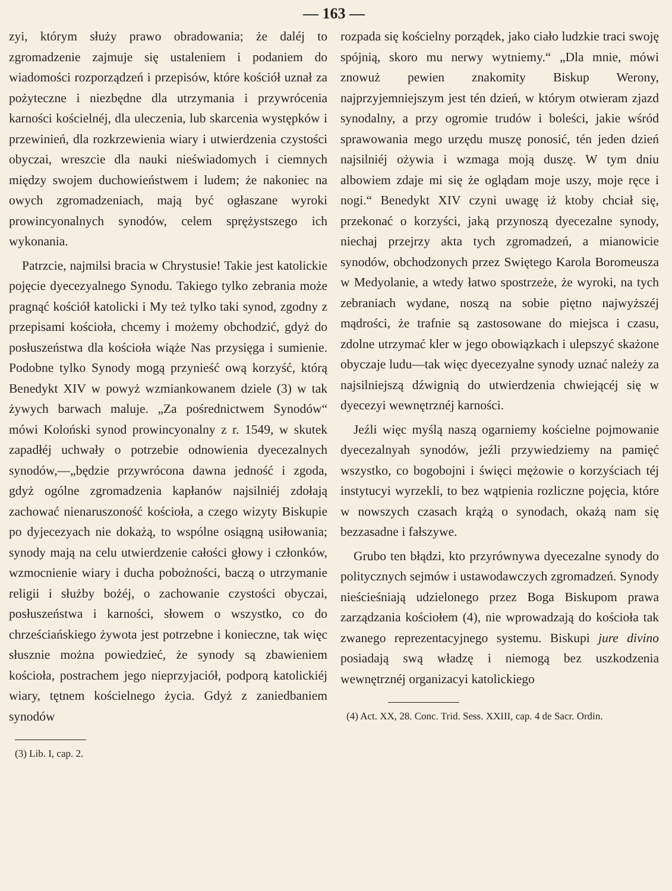— 163 —
zyi, którym służy prawo obradowania; że daléj to zgromadzenie zajmuje się ustaleniem i podaniem do wiadomości rozporządzeń i przepisów, które kościół uznał za pożyteczne i niezbędne dla utrzymania i przywrócenia karności kościelnéj, dla uleczenia, lub skarcenia występków i przewinień, dla rozkrzewienia wiary i utwierdzenia czystości obyczai, wreszcie dla nauki nieświadomych i ciemnych między swojem duchowieństwem i ludem; że nakoniec na owych zgromadzeniach, mają być ogłaszane wyroki prowincyonalnych synodów, celem sprężystszego ich wykonania.
Patrzcie, najmilsi bracia w Chrystusie! Takie jest katolickie pojęcie dyecezyalnego Synodu. Takiego tylko zebrania może pragnąć kościół katolicki i My też tylko taki synod, zgodny z przepisami kościoła, chcemy i możemy obchodzić, gdyż do posłuszeństwa dla kościoła wiąże Nas przysięga i sumienie. Podobne tylko Synody mogą przynieść ową korzyść, którą Benedykt XIV w powyż wzmiankowanem dziele (3) w tak żywych barwach maluje. „Za pośrednictwem Synodów“ mówi Koloński synod prowincyonalny z r. 1549, w skutek zapadłéj uchwały o potrzebie odnowienia dyecezalnych synodów,—„będzie przywrócona dawna jedność i zgoda, gdyż ogólne zgromadzenia kapłanów najsilniéj zdołają zachować nienaruszoność kościoła, a czego wizyty Biskupie po dyjecezyach nie dokażą, to wspólne osiągną usiłowania; synody mają na celu utwierdzenie całości głowy i członków, wzmocnienie wiary i ducha pobożności, baczą o utrzymanie religii i służby bożéj, o zachowanie czystości obyczai, posłuszeństwa i karności, słowem o wszystko, co do chrześciańskiego żywota jest potrzebne i konieczne, tak więc słusznie można powiedzieć, że synody są zbawieniem kościoła, postrachem jego nieprzyjaciół, podporą katolickiéj wiary, tętnem kościelnego życia. Gdyż z zaniedbaniem synodów
(3) Lib. I, cap. 2.
rozpada się kościelny porządek, jako ciało ludzkie traci swoję spójnią, skoro mu nerwy wytniemy.“ „Dla mnie, mówi znowuż pewien znakomity Biskup Werony, najprzyjemniejszym jest tén dzień, w którym otwieram zjazd synodalny, a przy ogromie trudów i boleści, jakie wśród sprawowania mego urzędu muszę ponosić, tén jeden dzień najsilniéj ożywia i wzmaga moją duszę. W tym dniu albowiem zdaje mi się że oglądam moje uszy, moje ręce i nogi.“ Benedykt XIV czyni uwagę iż ktoby chciał się, przekonać o korzyści, jaką przynoszą dyecezalne synody, niechaj przejrzy akta tych zgromadzeń, a mianowicie synodów, obchodzonych przez Swiętego Karola Boromeusza w Medyolanie, a wtedy łatwo spostrzeże, że wyroki, na tych zebraniach wydane, noszą na sobie piętno najwyższéj mądrości, że trafnie są zastosowane do miejsca i czasu, zdolne utrzymać kler w jego obowiązkach i ulepszyć skażone obyczaje ludu—tak więc dyecezyalne synody uznać należy za najsilniejszą dźwignią do utwierdzenia chwiejącéj się w dyecezyi wewnętrznéj karności.
Jeźli więc myślą naszą ogarniemy kościelne pojmowanie dyecezalnyah synodów, jeźli przywiedziemy na pamięć wszystko, co bogobojni i święci mężowie o korzyściach téj instytucyi wyrzekli, to bez wątpienia rozliczne pojęcia, które w nowszych czasach krążą o synodach, okażą nam się bezzasadne i fałszywe.
Grubo ten błądzi, kto przyrównywa dyecezalne synody do politycznych sejmów i ustawodawczych zgromadzeń. Synody nieścieśniają udzielonego przez Boga Biskupom prawa zarządzania kościołem (4), nie wprowadzają do kościoła tak zwanego reprezentacyjnego systemu. Biskupi jure divino posiadają swą władzę i niemogą bez uszkodzenia wewnętrznéj organizacyi katolickiego
(4) Act. XX, 28. Conc. Trid. Sess. XXIII, cap. 4 de Sacr. Ordin.